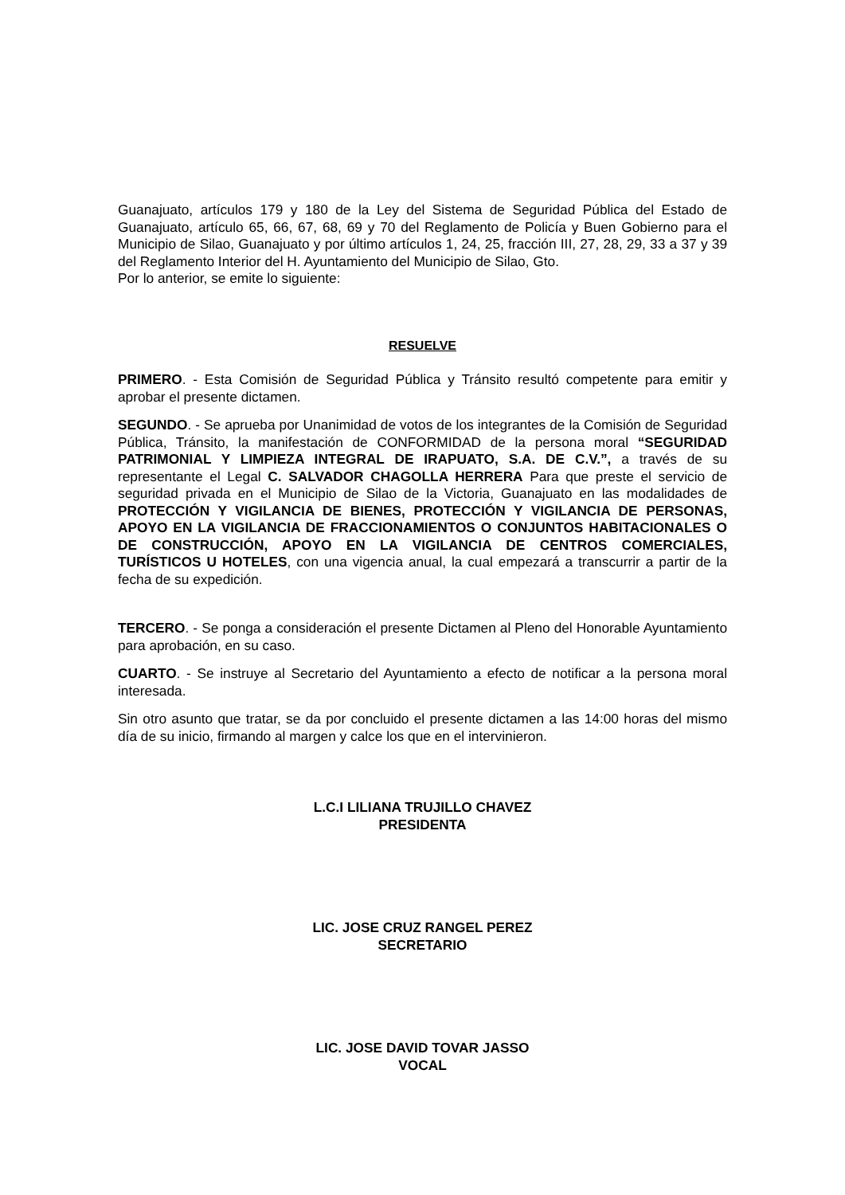Guanajuato, artículos 179 y 180 de la Ley del Sistema de Seguridad Pública del Estado de Guanajuato, artículo 65, 66, 67, 68, 69 y 70 del Reglamento de Policía y Buen Gobierno para el Municipio de Silao, Guanajuato y por último artículos 1, 24, 25, fracción III, 27, 28, 29, 33 a 37 y 39 del Reglamento Interior del H. Ayuntamiento del Municipio de Silao, Gto.
Por lo anterior, se emite lo siguiente:
RESUELVE
PRIMERO. - Esta Comisión de Seguridad Pública y Tránsito resultó competente para emitir y aprobar el presente dictamen.
SEGUNDO. - Se aprueba por Unanimidad de votos de los integrantes de la Comisión de Seguridad Pública, Tránsito, la manifestación de CONFORMIDAD de la persona moral “SEGURIDAD PATRIMONIAL Y LIMPIEZA INTEGRAL DE IRAPUATO, S.A. DE C.V.”, a través de su representante el Legal C. SALVADOR CHAGOLLA HERRERA Para que preste el servicio de seguridad privada en el Municipio de Silao de la Victoria, Guanajuato en las modalidades de PROTECCIÓN Y VIGILANCIA DE BIENES, PROTECCIÓN Y VIGILANCIA DE PERSONAS, APOYO EN LA VIGILANCIA DE FRACCIONAMIENTOS O CONJUNTOS HABITACIONALES O DE CONSTRUCCIÓN, APOYO EN LA VIGILANCIA DE CENTROS COMERCIALES, TURÍSTICOS U HOTELES, con una vigencia anual, la cual empezará a transcurrir a partir de la fecha de su expedición.
TERCERO. - Se ponga a consideración el presente Dictamen al Pleno del Honorable Ayuntamiento para aprobación, en su caso.
CUARTO. - Se instruye al Secretario del Ayuntamiento a efecto de notificar a la persona moral interesada.
Sin otro asunto que tratar, se da por concluido el presente dictamen a las 14:00 horas del mismo día de su inicio, firmando al margen y calce los que en el intervinieron.
L.C.I LILIANA TRUJILLO CHAVEZ
PRESIDENTA
LIC. JOSE CRUZ RANGEL PEREZ
SECRETARIO
LIC. JOSE DAVID TOVAR JASSO
VOCAL